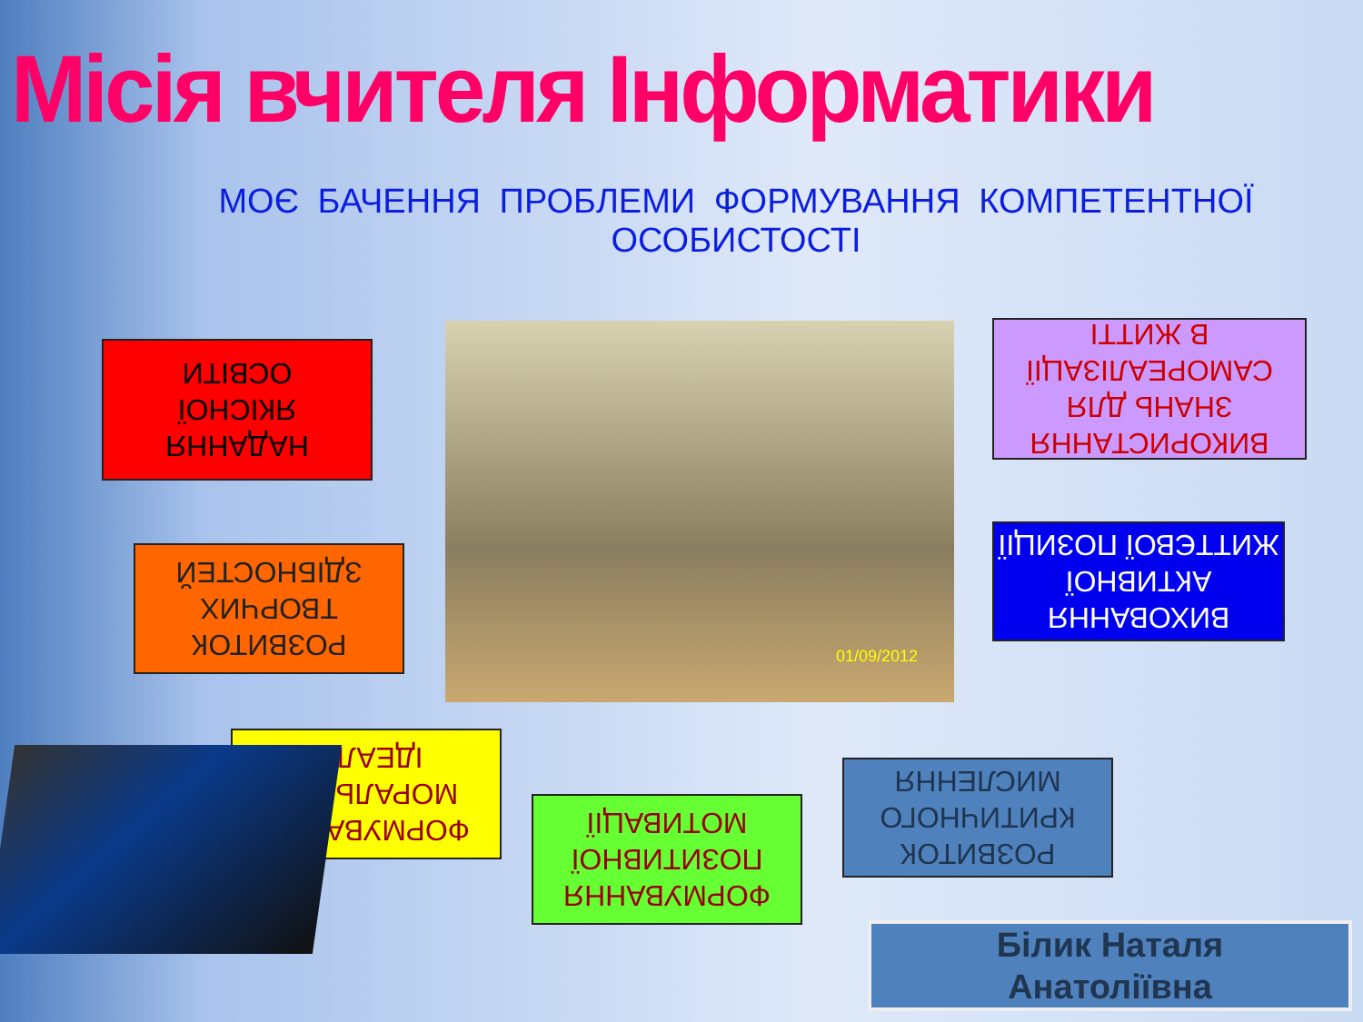Місія вчителя Інформатики
МОЄ БАЧЕННЯ ПРОБЛЕМИ ФОРМУВАННЯ КОМПЕТЕНТНОЇ ОСОБИСТОСТІ
НАДАННЯ
ЯКІСНОЇ
ОСВІТИ
01/09/2012
ВИКОРИСТАННЯ
ЗНАНЬ ДЛЯ
САМОРЕАЛІЗАЦІЇ
В ЖИТТІ
РОЗВИТОК
ТВОРЧИХ
ЗДІБНОСТЕЙ
ВИХОВАННЯ
АКТИВНОЇ
ЖИТТЄВОЇ ПОЗИЦІЇ
ФОРМУВАННЯ
МОРАЛЬНИХ
ІДЕАЛІВ
РОЗВИТОК
КРИТИЧНОГО
МИСЛЕННЯ
ФОРМУВАННЯ
ПОЗИТИВНОЇ
МОТИВАЦІЇ
Білик Наталя
Анатоліївна